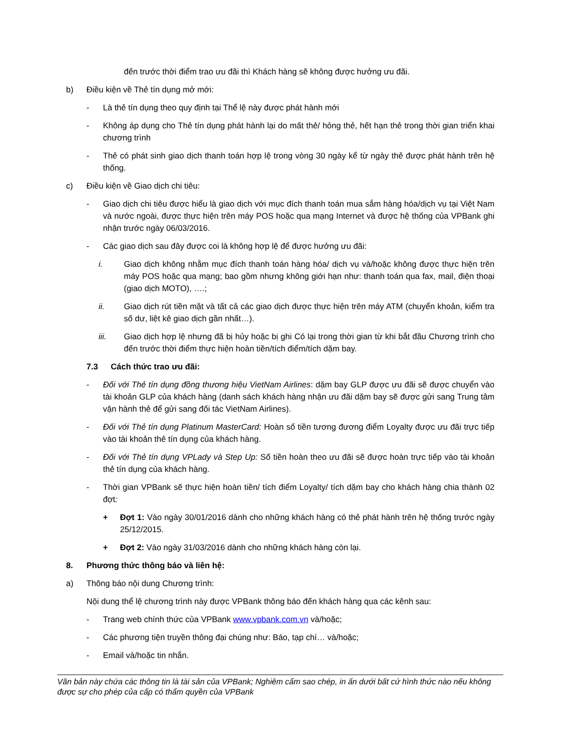đến trước thời điểm trao ưu đãi thì Khách hàng sẽ không được hưởng ưu đãi.
b) Điều kiện về Thẻ tín dụng mở mới:
- Là thẻ tín dụng theo quy định tại Thể lệ này được phát hành mới
- Không áp dụng cho Thẻ tín dụng phát hành lại do mất thẻ/ hỏng thẻ, hết hạn thẻ trong thời gian triển khai chương trình
- Thẻ có phát sinh giao dịch thanh toán hợp lệ trong vòng 30 ngày kể từ ngày thẻ được phát hành trên hệ thống.
c) Điều kiện về Giao dịch chi tiêu:
- Giao dịch chi tiêu được hiểu là giao dịch với mục đích thanh toán mua sắm hàng hóa/dịch vụ tại Việt Nam và nước ngoài, được thực hiện trên máy POS hoặc qua mạng Internet và được hệ thống của VPBank ghi nhận trước ngày 06/03/2016.
- Các giao dịch sau đây được coi là không hợp lệ để được hưởng ưu đãi:
i. Giao dịch không nhằm mục đích thanh toán hàng hóa/ dịch vụ và/hoặc không được thực hiện trên máy POS hoặc qua mạng; bao gồm nhưng không giới hạn như: thanh toán qua fax, mail, điện thoại (giao dịch MOTO), ….;
ii. Giao dịch rút tiền mặt và tất cả các giao dịch được thực hiện trên máy ATM (chuyển khoản, kiểm tra số dư, liệt kê giao dịch gần nhất…).
iii. Giao dịch hợp lệ nhưng đã bị hủy hoặc bị ghi Có lại trong thời gian từ khi bắt đầu Chương trình cho đến trước thời điểm thực hiện hoàn tiền/tích điểm/tích dặm bay.
7.3 Cách thức trao ưu đãi:
- Đối với Thẻ tín dụng đồng thương hiệu VietNam Airlines: dặm bay GLP được ưu đãi sẽ được chuyển vào tài khoản GLP của khách hàng (danh sách khách hàng nhận ưu đãi dặm bay sẽ được gửi sang Trung tâm vận hành thẻ để gửi sang đối tác VietNam Airlines).
- Đối với Thẻ tín dụng Platinum MasterCard: Hoàn số tiền tương đương điểm Loyalty được ưu đãi trực tiếp vào tài khoản thẻ tín dụng của khách hàng.
- Đối với Thẻ tín dụng VPLady và Step Up: Số tiền hoàn theo ưu đãi sẽ được hoàn trực tiếp vào tài khoản thẻ tín dụng của khách hàng.
- Thời gian VPBank sẽ thực hiện hoàn tiền/ tích điểm Loyalty/ tích dặm bay cho khách hàng chia thành 02 đợt:
+ Đợt 1: Vào ngày 30/01/2016 dành cho những khách hàng có thẻ phát hành trên hệ thống trước ngày 25/12/2015.
+ Đợt 2: Vào ngày 31/03/2016 dành cho những khách hàng còn lại.
8. Phương thức thông báo và liên hệ:
a) Thông báo nội dung Chương trình:
Nội dung thể lệ chương trình này được VPBank thông báo đến khách hàng qua các kênh sau:
- Trang web chính thức của VPBank www.vpbank.com.vn và/hoặc;
- Các phương tiện truyền thông đại chúng như: Báo, tạp chí… và/hoặc;
- Email và/hoặc tin nhắn.
Văn bản này chứa các thông tin là tài sản của VPBank; Nghiêm cấm sao chép, in ấn dưới bất cứ hình thức nào nếu không được sự cho phép của cấp có thẩm quyền của VPBank